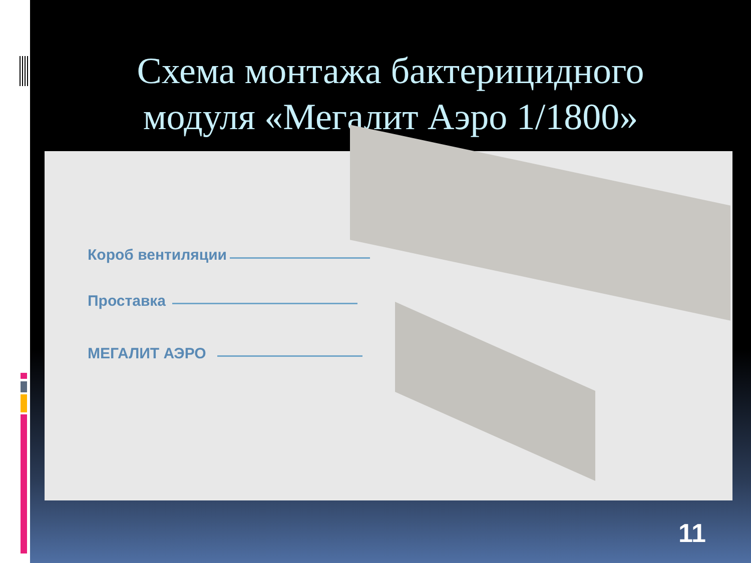Схема монтажа бактерицидного
модуля «Мегалит Аэро 1/1800»
Короб вентиляции
Проставка
МЕГАЛИТ АЭРО
11